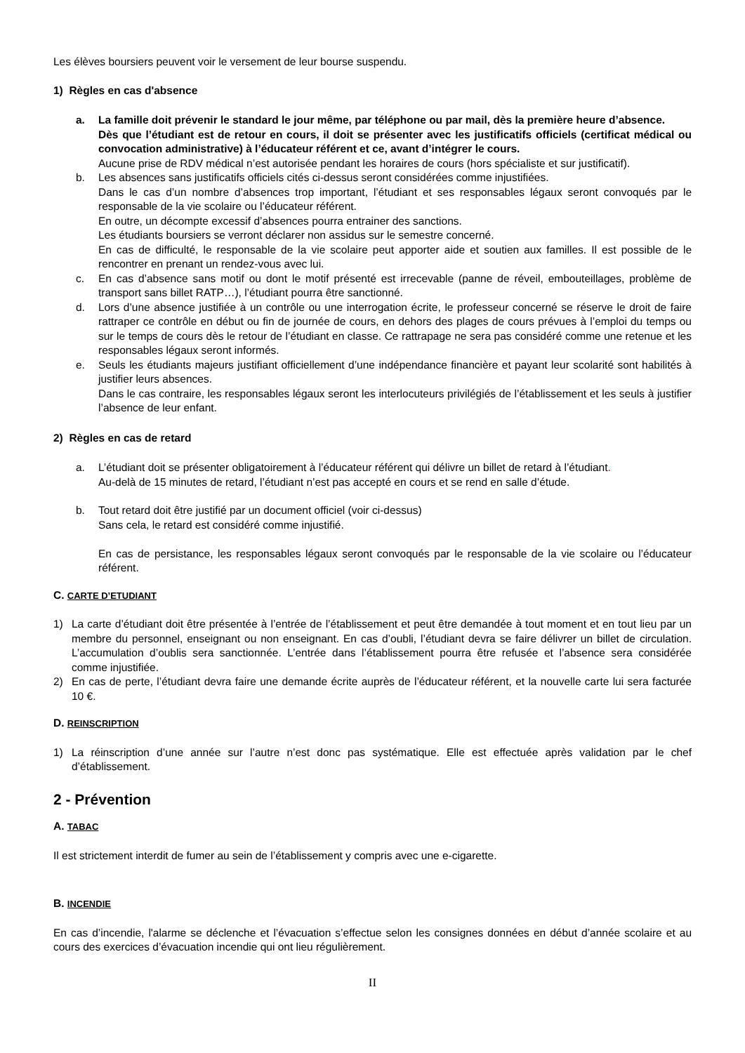Les élèves boursiers peuvent voir le versement de leur bourse suspendu.
1) Règles en cas d'absence
a. La famille doit prévenir le standard le jour même, par téléphone ou par mail, dès la première heure d’absence.
Dès que l’étudiant est de retour en cours, il doit se présenter avec les justificatifs officiels (certificat médical ou convocation administrative) à l’éducateur référent et ce, avant d’intégrer le cours.
Aucune prise de RDV médical n’est autorisée pendant les horaires de cours (hors spécialiste et sur justificatif).
b. Les absences sans justificatifs officiels cités ci-dessus seront considérées comme injustifiées.
Dans le cas d’un nombre d’absences trop important, l’étudiant et ses responsables légaux seront convoqués par le responsable de la vie scolaire ou l’éducateur référent.
En outre, un décompte excessif d’absences pourra entrainer des sanctions.
Les étudiants boursiers se verront déclarer non assidus sur le semestre concerné.
En cas de difficulté, le responsable de la vie scolaire peut apporter aide et soutien aux familles. Il est possible de le rencontrer en prenant un rendez-vous avec lui.
c. En cas d’absence sans motif ou dont le motif présenté est irrecevable (panne de réveil, embouteillages, problème de transport sans billet RATP…), l’étudiant pourra être sanctionné.
d. Lors d’une absence justifiée à un contrôle ou une interrogation écrite, le professeur concerné se réserve le droit de faire rattraper ce contrôle en début ou fin de journée de cours, en dehors des plages de cours prévues à l’emploi du temps ou sur le temps de cours dès le retour de l’étudiant en classe. Ce rattrapage ne sera pas considéré comme une retenue et les responsables légaux seront informés.
e. Seuls les étudiants majeurs justifiant officiellement d’une indépendance financière et payant leur scolarité sont habilités à justifier leurs absences.
Dans le cas contraire, les responsables légaux seront les interlocuteurs privilégiés de l’établissement et les seuls à justifier l’absence de leur enfant.
2) Règles en cas de retard
a. L’étudiant doit se présenter obligatoirement à l’éducateur référent qui délivre un billet de retard à l’étudiant.
Au-delà de 15 minutes de retard, l’étudiant n’est pas accepté en cours et se rend en salle d’étude.
b. Tout retard doit être justifié par un document officiel (voir ci-dessus)
Sans cela, le retard est considéré comme injustifié.
En cas de persistance, les responsables légaux seront convoqués par le responsable de la vie scolaire ou l’éducateur référent.
C. CARTE D’ETUDIANT
1) La carte d’étudiant doit être présentée à l’entrée de l’établissement et peut être demandée à tout moment et en tout lieu par un membre du personnel, enseignant ou non enseignant. En cas d’oubli, l’étudiant devra se faire délivrer un billet de circulation. L’accumulation d’oublis sera sanctionnée. L’entrée dans l’établissement pourra être refusée et l’absence sera considérée comme injustifiée.
2) En cas de perte, l’étudiant devra faire une demande écrite auprès de l’éducateur référent, et la nouvelle carte lui sera facturée 10 €.
D. REINSCRIPTION
1) La réinscription d’une année sur l’autre n’est donc pas systématique. Elle est effectuée après validation par le chef d’établissement.
2 - Prévention
A. TABAC
Il est strictement interdit de fumer au sein de l’établissement y compris avec une e-cigarette.
B. INCENDIE
En cas d’incendie, l'alarme se déclenche et l’évacuation s’effectue selon les consignes données en début d’année scolaire et au cours des exercices d’évacuation incendie qui ont lieu régulièrement.
II